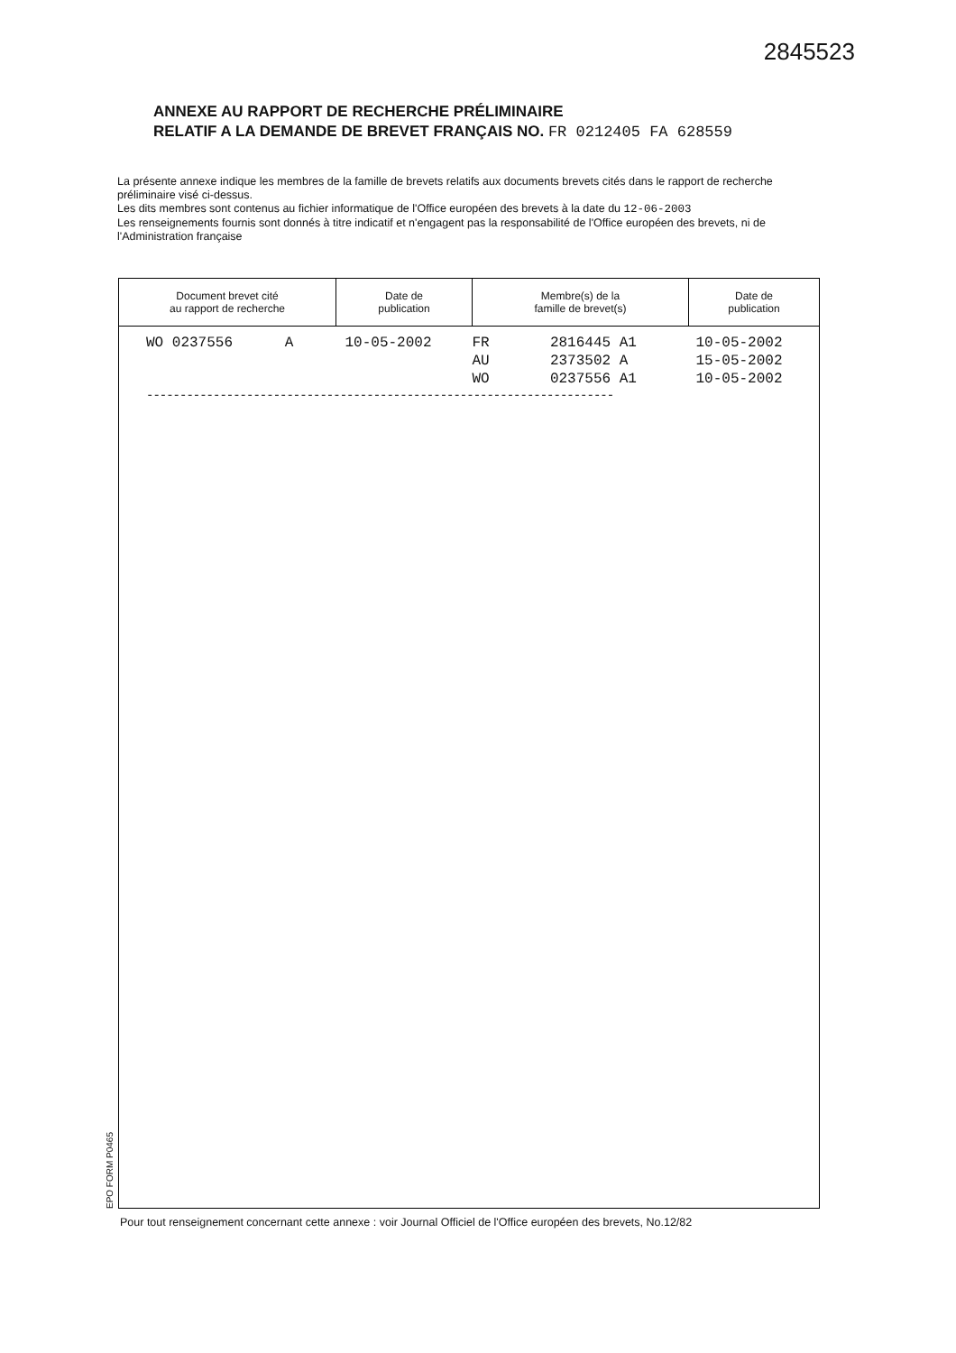2845523
ANNEXE AU RAPPORT DE RECHERCHE PRÉLIMINAIRE
RELATIF A LA DEMANDE DE BREVET FRANÇAIS NO. FR 0212405 FA 628559
La présente annexe indique les membres de la famille de brevets relatifs aux documents brevets cités dans le rapport de recherche préliminaire visé ci-dessus.
Les dits membres sont contenus au fichier informatique de l'Office européen des brevets à la date du 12-06-2003
Les renseignements fournis sont donnés à titre indicatif et n'engagent pas la responsabilité de l'Office européen des brevets, ni de l'Administration française
| Document brevet cité au rapport de recherche | Date de publication | Membre(s) de la famille de brevet(s) | Date de publication |
| --- | --- | --- | --- |
| WO 0237556 A | 10-05-2002 | FR 2816445 A1 | 10-05-2002 |
| | | AU 2373502 A | 15-05-2002 |
| | | WO 0237556 A1 | 10-05-2002 |
----------------------------------------------------------------------
EPO FORM P0465
Pour tout renseignement concernant cette annexe : voir Journal Officiel de l'Office européen des brevets, No.12/82